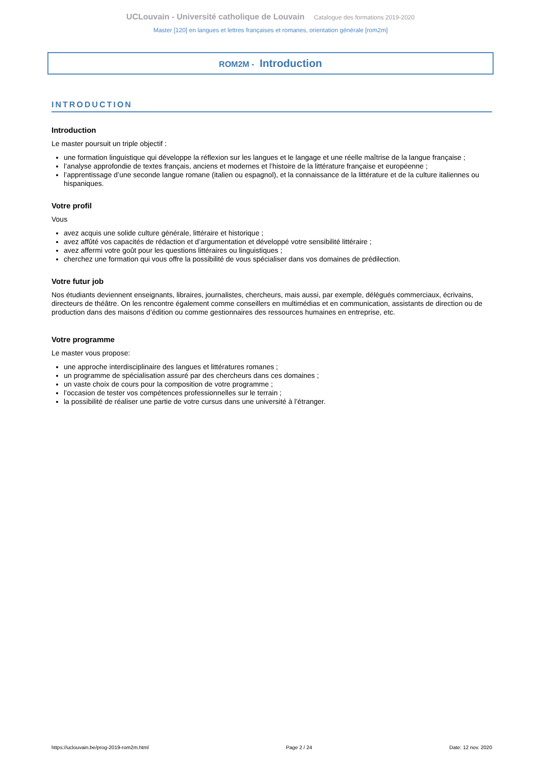UCLouvain - Université catholique de Louvain Catalogue des formations 2019-2020
Master [120] en langues et lettres françaises et romanes, orientation générale [rom2m]
ROM2M - Introduction
INTRODUCTION
Introduction
Le master poursuit un triple objectif :
une formation linguistique qui développe la réflexion sur les langues et le langage et une réelle maîtrise de la langue française ;
l’analyse approfondie de textes français, anciens et modernes et l’histoire de la littérature française et européenne ;
l’apprentissage d’une seconde langue romane (italien ou espagnol), et la connaissance de la littérature et de la culture italiennes ou hispaniques.
Votre profil
Vous
avez acquis une solide culture générale, littéraire et historique ;
avez affûté vos capacités de rédaction et d’argumentation et développé votre sensibilité littéraire ;
avez affermi votre goût pour les questions littéraires ou linguistiques ;
cherchez une formation qui vous offre la possibilité de vous spécialiser dans vos domaines de prédilection.
Votre futur job
Nos étudiants deviennent enseignants, libraires, journalistes, chercheurs, mais aussi, par exemple, délégués commerciaux, écrivains, directeurs de théâtre. On les rencontre également comme conseillers en multimédias et en communication, assistants de direction ou de production dans des maisons d’édition ou comme gestionnaires des ressources humaines en entreprise, etc.
Votre programme
Le master vous propose:
une approche interdisciplinaire des langues et littératures romanes ;
un programme de spécialisation assuré par des chercheurs dans ces domaines ;
un vaste choix de cours pour la composition de votre programme ;
l’occasion de tester vos compétences professionnelles sur le terrain ;
la possibilité de réaliser une partie de votre cursus dans une université à l’étranger.
https://uclouvain.be/prog-2019-rom2m.html Page 2 / 24 Date: 12 nov. 2020